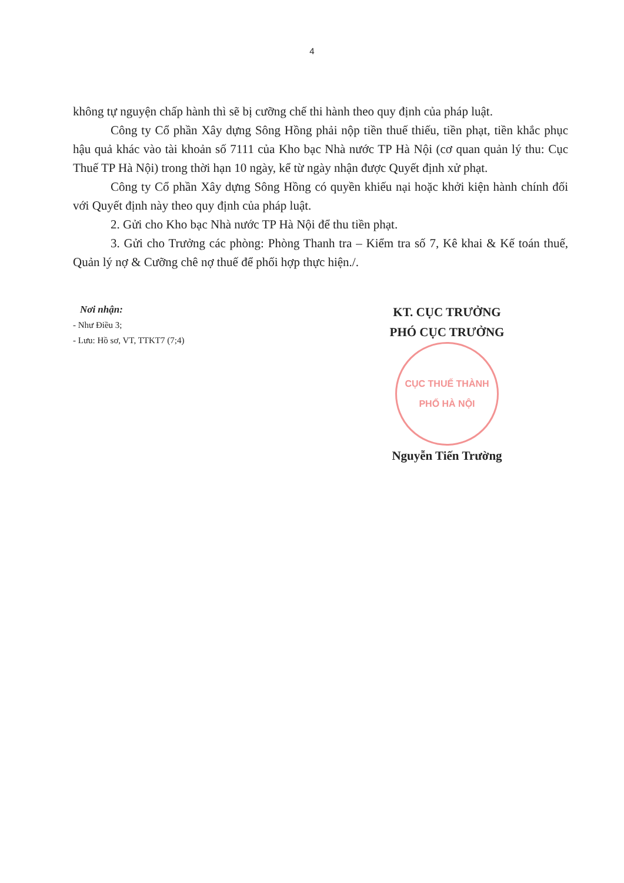4
không tự nguyện chấp hành thì sẽ bị cưỡng chế thi hành theo quy định của pháp luật.
Công ty Cổ phần Xây dựng Sông Hồng phải nộp tiền thuế thiếu, tiền phạt, tiền khắc phục hậu quả khác vào tài khoản số 7111 của Kho bạc Nhà nước TP Hà Nội (cơ quan quản lý thu: Cục Thuế TP Hà Nội) trong thời hạn 10 ngày, kể từ ngày nhận được Quyết định xử phạt.
Công ty Cổ phần Xây dựng Sông Hồng có quyền khiếu nại hoặc khởi kiện hành chính đối với Quyết định này theo quy định của pháp luật.
2. Gửi cho Kho bạc Nhà nước TP Hà Nội để thu tiền phạt.
3. Gửi cho Trưởng các phòng: Phòng Thanh tra – Kiểm tra số 7, Kê khai & Kế toán thuế, Quản lý nợ & Cưỡng chê nợ thuế để phối hợp thực hiện./.
Nơi nhận:
- Như Điều 3;
- Lưu: Hồ sơ, VT, TTKT7 (7;4)
KT. CỤC TRƯỞNG
PHÓ CỤC TRƯỞNG
CỤC THUẾ THÀNH PHỐ HÀ NỘI
Nguyễn Tiến Trường